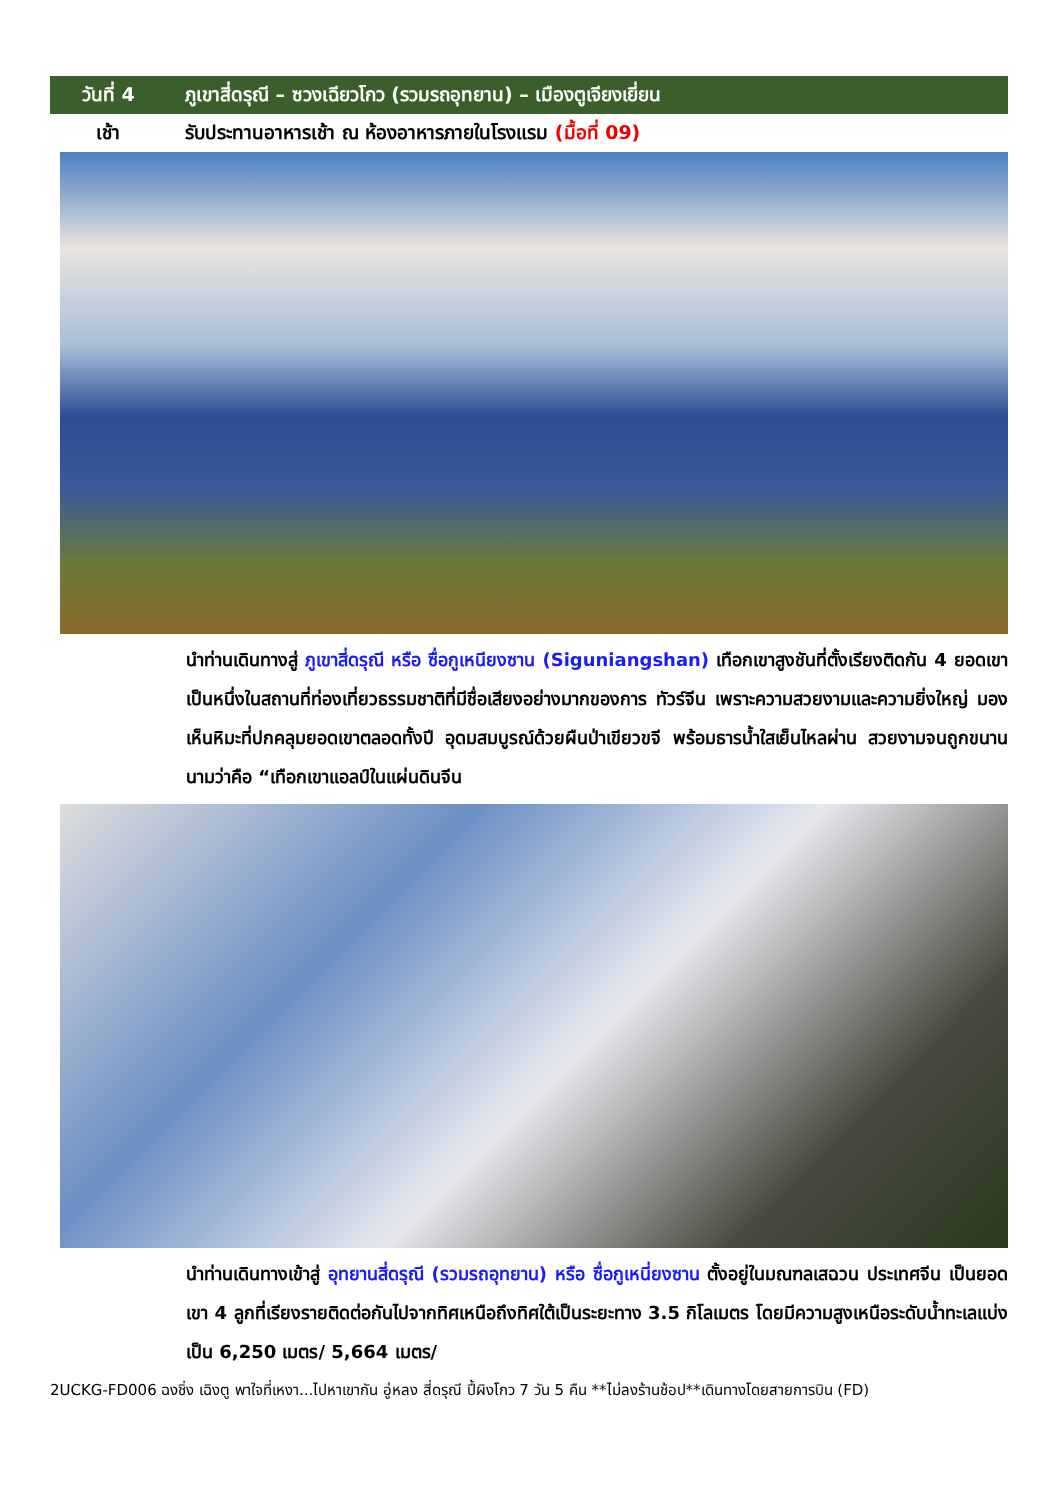วันที่ 4 ภูเขาสี่ดรุณี – ซวงเฉียวโกว (รวมรถอุทยาน) – เมืองตูเจียงเยี่ยน
เช้า รับประทานอาหารเช้า ณ ห้องอาหารภายในโรงแรม (มื้อที่ 09)
นำท่านเดินทางสู่ ภูเขาสี่ดรุณี หรือ ซื่อกูเหนียงซาน (Siguniangshan) เทือกเขาสูงชันที่ตั้งเรียงติดกัน 4 ยอดเขา เป็นหนึ่งในสถานที่ท่องเที่ยวธรรมชาติที่มีชื่อเสียงอย่างมากของการ ทัวร์จีน เพราะความสวยงามและความยิ่งใหญ่ มองเห็นหิมะที่ปกคลุมยอดเขาตลอดทั้งปี อุดมสมบูรณ์ด้วยผืนป่าเขียวขจี พร้อมธารน้ำใสเย็นไหลผ่าน สวยงามจนถูกขนานนามว่าคือ “เทือกเขาแอลป์ในแผ่นดินจีน
นำท่านเดินทางเข้าสู่ อุทยานสี่ดรุณี (รวมรถอุทยาน) หรือ ซื่อกูเหนี่ยงซาน ตั้งอยู่ในมณฑลเสฉวน ประเทศจีน เป็นยอดเขา 4 ลูกที่เรียงรายติดต่อกันไปจากทิศเหนือถึงทิศใต้เป็นระยะทาง 3.5 กิโลเมตร โดยมีความสูงเหนือระดับน้ำทะเลแบ่งเป็น 6,250 เมตร/ 5,664 เมตร/
2UCKG-FD006 ฉงชิ่ง เฉิงตู พาใจที่เหงา...ไปหาเขากัน อู่หลง สี่ดรุณี ปี้ผิงโกว 7 วัน 5 คืน **ไม่ลงร้านช้อป**เดินทางโดยสายการบิน (FD)